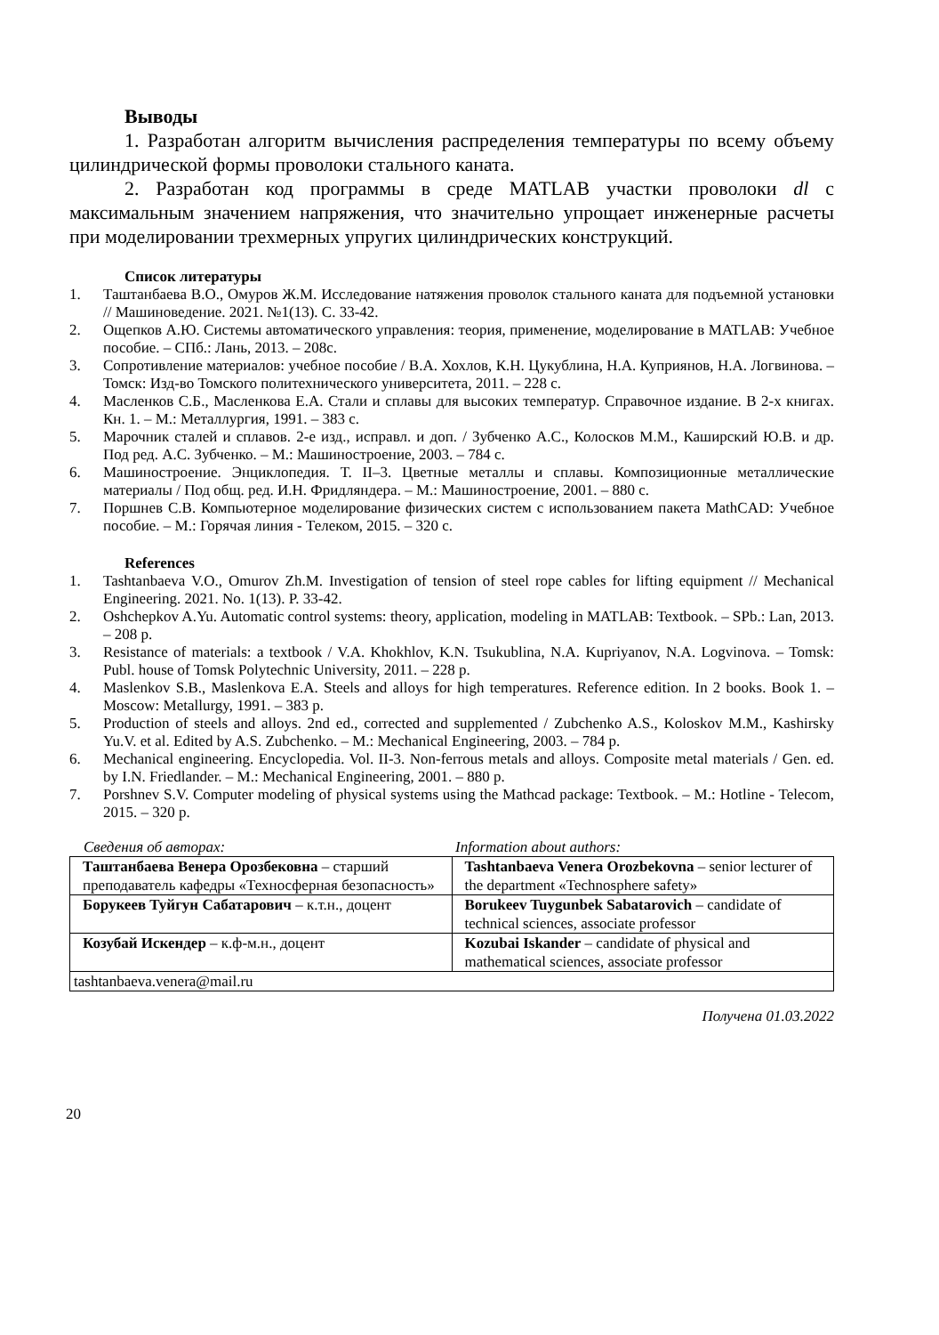Выводы
1. Разработан алгоритм вычисления распределения температуры по всему объему цилиндрической формы проволоки стального каната.
2. Разработан код программы в среде MATLAB участки проволоки dl с максимальным значением напряжения, что значительно упрощает инженерные расчеты при моделировании трехмерных упругих цилиндрических конструкций.
Список литературы
1. Таштанбаева В.О., Омуров Ж.М. Исследование натяжения проволок стального каната для подъемной установки // Машиноведение. 2021. №1(13). С. 33-42.
2. Ощепков А.Ю. Системы автоматического управления: теория, применение, моделирование в MATLAB: Учебное пособие. – СПб.: Лань, 2013. – 208с.
3. Сопротивление материалов: учебное пособие / В.А. Хохлов, К.Н. Цукублина, Н.А. Куприянов, Н.А. Логвинова. – Томск: Изд-во Томского политехнического университета, 2011. – 228 с.
4. Масленков С.Б., Масленкова Е.А. Стали и сплавы для высоких температур. Справочное издание. В 2-х книгах. Кн. 1. – М.: Металлургия, 1991. – 383 с.
5. Марочник сталей и сплавов. 2-е изд., исправл. и доп. / Зубченко А.С., Колосков М.М., Каширский Ю.В. и др. Под ред. А.С. Зубченко. – М.: Машиностроение, 2003. – 784 с.
6. Машиностроение. Энциклопедия. Т. II–3. Цветные металлы и сплавы. Композиционные металлические материалы / Под общ. ред. И.Н. Фридляндера. – М.: Машиностроение, 2001. – 880 с.
7. Поршнев С.В. Компьютерное моделирование физических систем с использованием пакета MathCAD: Учебное пособие. – М.: Горячая линия - Телеком, 2015. – 320 с.
References
1. Tashtanbaeva V.O., Omurov Zh.M. Investigation of tension of steel rope cables for lifting equipment // Mechanical Engineering. 2021. No. 1(13). P. 33-42.
2. Oshchepkov A.Yu. Automatic control systems: theory, application, modeling in MATLAB: Textbook. – SPb.: Lan, 2013. – 208 p.
3. Resistance of materials: a textbook / V.A. Khokhlov, K.N. Tsukublina, N.A. Kupriyanov, N.A. Logvinova. – Tomsk: Publ. house of Tomsk Polytechnic University, 2011. – 228 p.
4. Maslenkov S.B., Maslenkova E.A. Steels and alloys for high temperatures. Reference edition. In 2 books. Book 1. – Moscow: Metallurgy, 1991. – 383 p.
5. Production of steels and alloys. 2nd ed., corrected and supplemented / Zubchenko A.S., Koloskov M.M., Kashirsky Yu.V. et al. Edited by A.S. Zubchenko. – M.: Mechanical Engineering, 2003. – 784 p.
6. Mechanical engineering. Encyclopedia. Vol. II-3. Non-ferrous metals and alloys. Composite metal materials / Gen. ed. by I.N. Friedlander. – M.: Mechanical Engineering, 2001. – 880 p.
7. Porshnev S.V. Computer modeling of physical systems using the Mathcad package: Textbook. – M.: Hotline - Telecom, 2015. – 320 p.
| Сведения об авторах: | Information about authors: |
| Таштанбаева Венера Орозбековна – старший преподаватель кафедры «Техносферная безопасность» | Tashtanbaeva Venera Orozbekovna – senior lecturer of the department «Technosphere safety» |
| Борукеев Туйгун Сабатарович – к.т.н., доцент | Borukeev Tuygunbek Sabatarovich – candidate of technical sciences, associate professor |
| Козубай Искендер – к.ф-м.н., доцент | Kozubai Iskander – candidate of physical and mathematical sciences, associate professor |
| tashtanbaeva.venera@mail.ru | |
Получена 01.03.2022
20